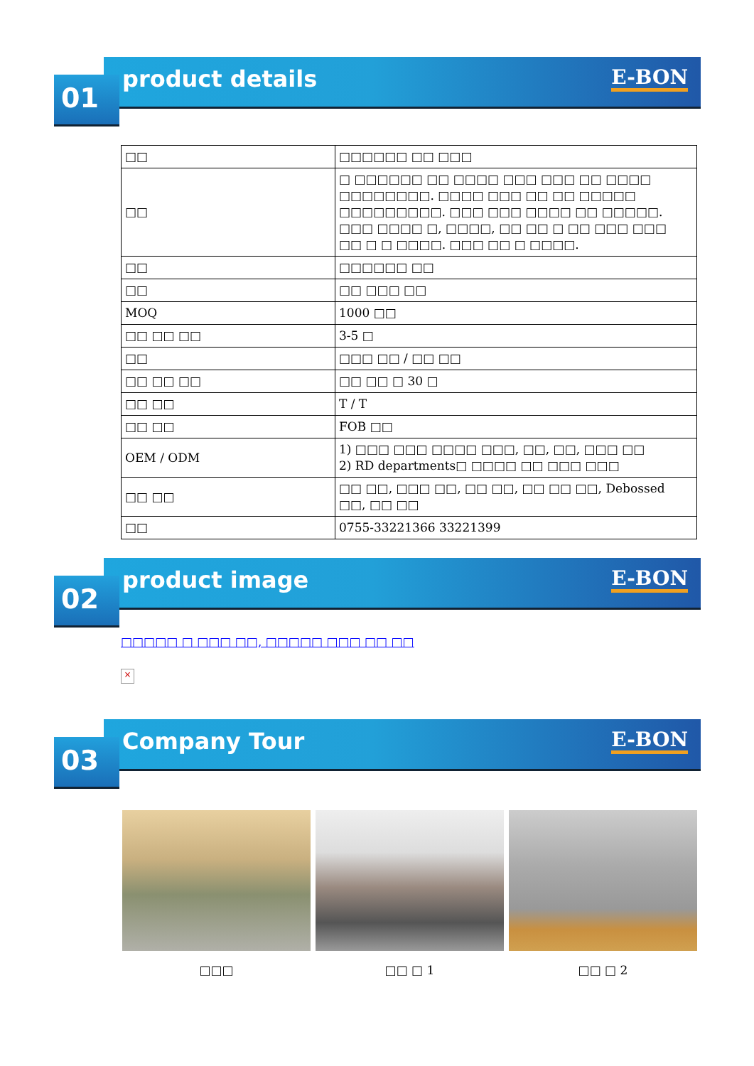01
product details
E-BON
| □□ | □□□□□□ □□ □□□ |
| □□ | □ □□□□□□ □□ □□□□ □□□ □□□ □□ □□□□ □□□□□□□□. □□□□ □□□ □□ □□ □□□□□ □□□□□□□□□. □□□ □□□ □□□□ □□ □□□□□. □□□ □□□□ □, □□□□, □□ □□ □ □□ □□□ □□□ □□ □ □ □□□□. □□□ □□ □ □□□□. |
| □□ | □□□□□□ □□ |
| □□ | □□ □□□ □□ |
| MOQ | 1000 □□ |
| □□ □□ □□ | 3-5 □ |
| □□ | □□□ □□ / □□ □□ |
| □□ □□ □□ | □□ □□ □ 30 □ |
| □□ □□ | T / T |
| □□ □□ | FOB □□ |
| OEM / ODM | 1) □□□ □□□ □□□□ □□□, □□, □□, □□□ □□ 2) RD departments□ □□□□ □□ □□□ □□□ |
| □□ □□ | □□ □□, □□□ □□, □□ □□, □□ □□ □□, Debossed □□, □□ □□ |
| □□ | 0755-33221366 33221399 |
02
product image
E-BON
□□□□□ □ □□□ □□, □□□□□ □□□ □□ □□
×
03
Company Tour
E-BON
□□□ □□ □ 1 □□ □ 2